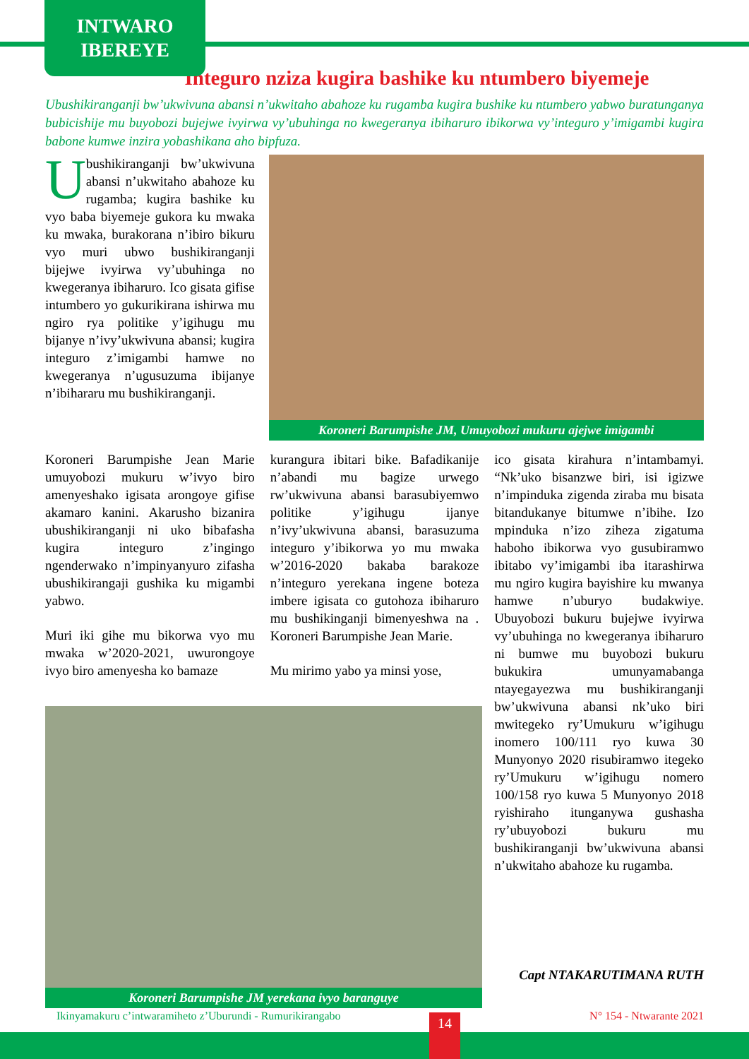INTWARO
IBEREYE
Integuro nziza kugira bashike ku ntumbero biyemeje
Ubushikiranganji bw’ukwivuna abansi n’ukwitaho abahoze ku rugamba kugira bushike ku ntumbero yabwo buratunganya bubicishije mu buyobozi bujejwe ivyirwa vy’ubuhinga no kwegeranya ibiharuro ibikorwa vy’integuro y’imigambi kugira babone kumwe inzira yobashikana aho bipfuza.
Ubushikiranganji bw’ukwivuna abansi n’ukwitaho abahoze ku rugamba; kugira bashike ku vyo baba biyemeje gukora ku mwaka ku mwaka, burakorana n’ibiro bikuru vyo muri ubwo bushikiranganji bijejwe ivyirwa vy’ubuhinga no kwegeranya ibiharuro. Ico gisata gifise intumbero yo gukurikirana ishirwa mu ngiro rya politike y’igihugu mu bijanye n’ivy’ukwivuna abansi; kugira integuro z’imigambi hamwe no kwegeranya n’ugusuzuma ibijanye n’ibihararu mu bushikiranganji.
Koroneri Barumpishe JM, Umuyobozi mukuru ajejwe imigambi
Koroneri Barumpishe Jean Marie umuyobozi mukuru w’ivyo biro amenyeshako igisata arongoye gifise akamaro kanini. Akarusho bizanira ubushikiranganji ni uko bibafasha kugira integuro z’ingingo ngenderwako n’impinyanyuro zifasha ubushikirangaji gushika ku migambi yabwo.
Muri iki gihe mu bikorwa vyo mu mwaka w’2020-2021, uwurongoye ivyo biro amenyesha ko bamaze
kurangura ibitari bike. Bafadikanije n’abandi mu bagize urwego rw’ukwivuna abansi barasubiyemwo politike y’igihugu ijanye n’ivy’ukwivuna abansi, barasuzuma integuro y’ibikorwa yo mu mwaka w’2016-2020 bakaba barakoze n’integuro yerekana ingene boteza imbere igisata co gutohoza ibiharuro mu bushikinganji bimenyeshwa na . Koroneri Barumpishe Jean Marie.
Mu mirimo yabo ya minsi yose,
ico gisata kirahura n’intambamyi. “Nk’uko bisanzwe biri, isi igizwe n’impinduka zigenda ziraba mu bisata bitandukanye bitumwe n’ibihe. Izo mpinduka n’izo ziheza zigatuma haboho ibikorwa vyo gusubiramwo ibitabo vy’imigambi iba itarashirwa mu ngiro kugira bayishire ku mwanya hamwe n’uburyo budakwiye. Ubuyobozi bukuru bujejwe ivyirwa vy’ubuhinga no kwegeranya ibiharuro ni bumwe mu buyobozi bukuru bukukira umunyamabanga ntayegayezwa mu bushikiranganji bw’ukwivuna abansi nk’uko biri mwitegeko ry’Umukuru w’igihugu inomero 100/111 ryo kuwa 30 Munyonyo 2020 risubiramwo itegeko ry’Umukuru w’igihugu nomero 100/158 ryo kuwa 5 Munyonyo 2018 ryishiraho itunganywa gushasha ry’ubuyobozi bukuru mu bushikiranganji bw’ukwivuna abansi n’ukwitaho abahoze ku rugamba.
Capt NTAKARUTIMANA RUTH
Koroneri Barumpishe JM yerekana ivyo baranguye
Ikinyamakuru c’intwaramiheto z’Uburundi - Rumurikirangabo N° 154 - Ntwarante 2021 14